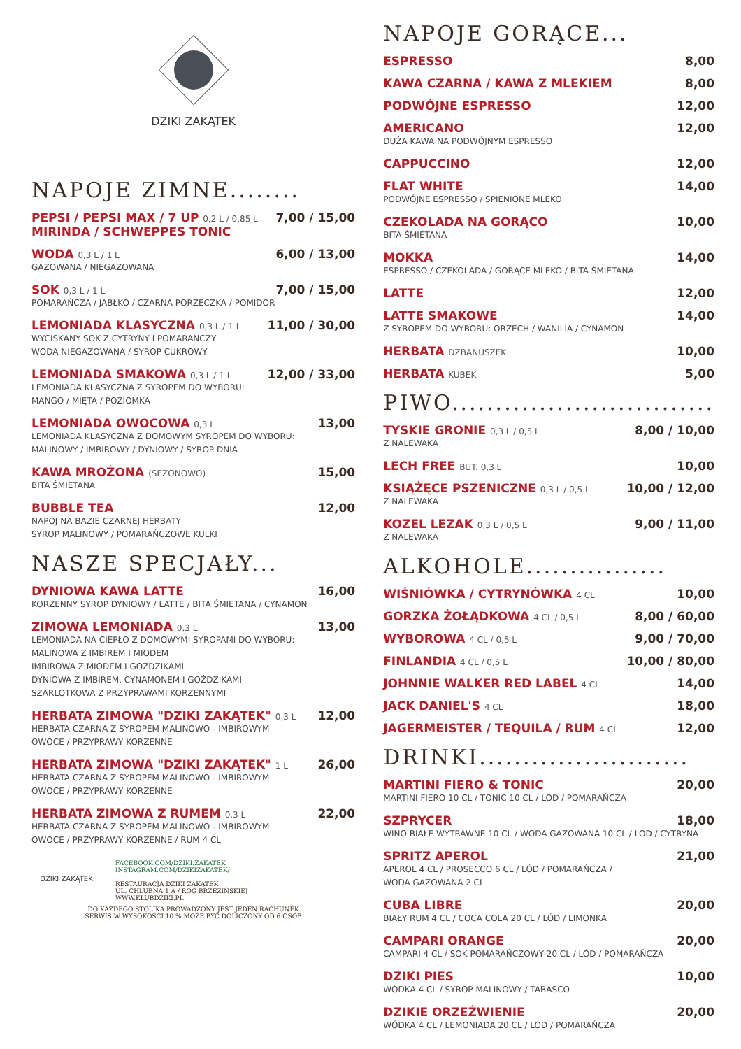DZIKI ZAKĄTEK
NAPOJE ZIMNE........
PEPSI / PEPSI MAX / 7 UP 0,2 L / 0,85 L 7,00 / 15,00
MIRINDA / SCHWEPPES TONIC
WODA 0,3 L / 1 L 6,00 / 13,00
GAZOWANA / NIEGAZOWANA
SOK 0,3 L / 1 L 7,00 / 15,00
POMARAŃCZA / JABŁKO / CZARNA PORZECZKA / POMIDOR
LEMONIADA KLASYCZNA 0,3 L / 1 L 11,00 / 30,00
WYCISKANY SOK Z CYTRYNY I POMARAŃCZY
WODA NIEGAZOWANA / SYROP CUKROWY
LEMONIADA SMAKOWA 0,3 L / 1 L 12,00 / 33,00
LEMONIADA KLASYCZNA Z SYROPEM DO WYBORU:
MANGO / MIĘTA / POZIOMKA
LEMONIADA OWOCOWA 0,3 L 13,00
LEMONIADA KLASYCZNA Z DOMOWYM SYROPEM DO WYBORU:
MALINOWY / IMBIROWY / DYNIOWY / SYROP DNIA
KAWA MROŻONA (SEZONOWO) 15,00
BITA ŚMIETANA
BUBBLE TEA 12,00
NAPÓJ NA BAZIE CZARNEJ HERBATY
SYROP MALINOWY / POMARAŃCZOWE KULKI
NASZE SPECJAŁY...
DYNIOWA KAWA LATTE 16,00
KORZENNY SYROP DYNIOWY / LATTE / BITA ŚMIETANA / CYNAMON
ZIMOWA LEMONIADA 0,3 L 13,00
LEMONIADA NA CIEPŁO Z DOMOWYMI SYROPAMI DO WYBORU:
MALINOWA Z IMBIREM I MIODEM
IMBIROWA Z MIODEM I GOŹDZIKAMI
DYNIOWA Z IMBIREM, CYNAMONEM I GOŹDZIKAMI
SZARLOTKOWA Z PRZYPRAWAMI KORZENNYMI
HERBATA ZIMOWA "DZIKI ZAKĄTEK" 0,3 L 12,00
HERBATA CZARNA Z SYROPEM MALINOWO - IMBIROWYM
OWOCE / PRZYPRAWY KORZENNE
HERBATA ZIMOWA "DZIKI ZAKĄTEK" 1 L 26,00
HERBATA CZARNA Z SYROPEM MALINOWO - IMBIROWYM
OWOCE / PRZYPRAWY KORZENNE
HERBATA ZIMOWA Z RUMEM 0,3 L 22,00
HERBATA CZARNA Z SYROPEM MALINOWO - IMBIROWYM
OWOCE / PRZYPRAWY KORZENNE / RUM 4 CL
DZIKI ZAKĄTEK
FACEBOOK.COM/DZIKI.ZAKATEK
INSTAGRAM.COM/DZIKIZAKATEK/
RESTAURACJA DZIKI ZAKĄTEK
UL. CHLUBNA 1 A / RÓG BRZEZIŃSKIEJ
WWW.KLUBDZIKI.PL
DO KAŻDEGO STOLIKA PROWADZONY JEST JEDEN RACHUNEK
SERWIS W WYSOKOŚCI 10 % MOŻE BYĆ DOLICZONY OD 6 OSÓB
NAPOJE GORĄCE...
ESPRESSO 8,00
KAWA CZARNA / KAWA Z MLEKIEM 8,00
PODWÓJNE ESPRESSO 12,00
AMERICANO 12,00
DUŻA KAWA NA PODWÓJNYM ESPRESSO
CAPPUCCINO 12,00
FLAT WHITE 14,00
PODWÓJNE ESPRESSO / SPIENIONE MLEKO
CZEKOLADA NA GORĄCO 10,00
BITA ŚMIETANA
MOKKA 14,00
ESPRESSO / CZEKOLADA / GORĄCE MLEKO / BITA ŚMIETANA
LATTE 12,00
LATTE SMAKOWE 14,00
Z SYROPEM DO WYBORU: ORZECH / WANILIA / CYNAMON
HERBATA DZBANUSZEK 10,00
HERBATA KUBEK 5,00
PIWO..............................
TYSKIE GRONIE 0,3 L / 0,5 L 8,00 / 10,00
Z NALEWAKA
LECH FREE BUT. 0,3 L 10,00
KSIĄŻĘCE PSZENICZNE 0,3 L / 0,5 L 10,00 / 12,00
Z NALEWAKA
KOZEL LEZAK 0,3 L / 0,5 L 9,00 / 11,00
Z NALEWAKA
ALKOHOLE................
WIŚNIÓWKA / CYTRYNÓWKA 4 CL 10,00
GORZKA ŻOŁĄDKOWA 4 CL / 0,5 L 8,00 / 60,00
WYBOROWA 4 CL / 0,5 L 9,00 / 70,00
FINLANDIA 4 CL / 0,5 L 10,00 / 80,00
JOHNNIE WALKER RED LABEL 4 CL 14,00
JACK DANIEL'S 4 CL 18,00
JAGERMEISTER / TEQUILA / RUM 4 CL 12,00
DRINKI........................
MARTINI FIERO & TONIC 20,00
MARTINI FIERO 10 CL / TONIC 10 CL / LÓD / POMARAŃCZA
SZPRYCER 18,00
WINO BIAŁE WYTRAWNE 10 CL / WODA GAZOWANA 10 CL / LÓD / CYTRYNA
SPRITZ APEROL 21,00
APEROL 4 CL / PROSECCO 6 CL / LÓD / POMARAŃCZA /
WODA GAZOWANA 2 CL
CUBA LIBRE 20,00
BIAŁY RUM 4 CL / COCA COLA 20 CL / LÓD / LIMONKA
CAMPARI ORANGE 20,00
CAMPARI 4 CL / SOK POMARAŃCZOWY 20 CL / LÓD / POMARAŃCZA
DZIKI PIES 10,00
WÓDKA 4 CL / SYROP MALINOWY / TABASCO
DZIKIE ORZEŹWIENIE 20,00
WÓDKA 4 CL / LEMONIADA 20 CL / LÓD / POMARAŃCZA